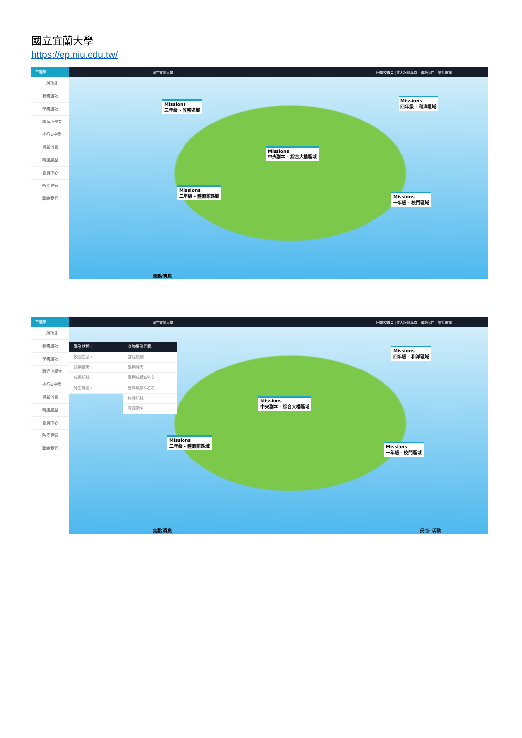國立宜蘭大學
https://ep.niu.edu.tw/
☰選單
一般功能
教務選項
學務選項
職涯小學堂
排行&中獎
最新消息
精選履歷
會員中心
防疫專區
聯絡我們
國立宜蘭大學 回學校首頁 | 宜大粉絲專頁 | 聯絡我們 | 語系選擇
Missions
三年級 - 教務區域
Missions
四年級 - 和洋區域
Missions
中央副本 - 綜合大樓區域
Missions
二年級 - 體育館區域
Missions
一年級 - 校門區域
焦點消息
☰選單
一般功能
教務選項
學務選項
職涯小學堂
排行&中獎
最新消息
精選履歷
會員中心
防疫專區
聯絡我們
國立宜蘭大學 回學校首頁 | 宜大粉絲專頁 | 聯絡我們 | 語系選擇
Missions
四年級 - 和洋區域
Missions
中央副本 - 綜合大樓區域
Missions
二年級 - 體育館區域
Missions
一年級 - 校門區域
學業狀態 ›
校園生活 ›
規劃探索 ›
成果紀錄 ›
師生專區 ›
查詢畢業門檻
課程規劃
學期課表
學期成績&名次
歷年成績&名次
修課記錄
雲端點名
焦點消息 最新 活動